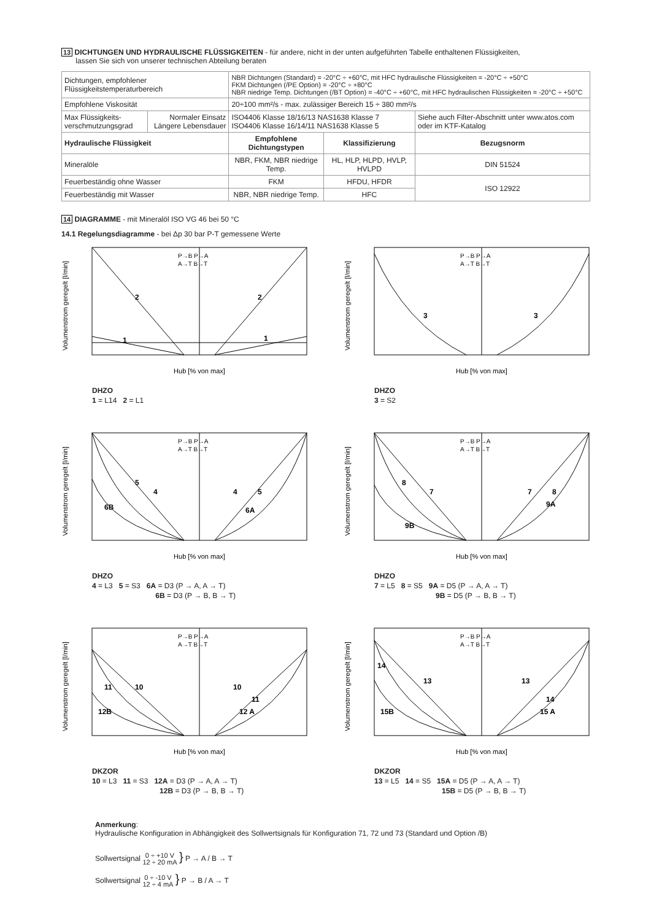13 DICHTUNGEN UND HYDRAULISCHE FLÜSSIGKEITEN - für andere, nicht in der unten aufgeführten Tabelle enthaltenen Flüssigkeiten,
lassen Sie sich von unserer technischen Abteilung beraten
| Dichtungen, empfohlener Flüssigkeitstemperaturbereich | | NBR Dichtungen (Standard) = -20°C ÷ +60°C, mit HFC hydraulische Flüssigkeiten = -20°C ÷ +50°C FKM Dichtungen (/PE Option) = -20°C ÷ +80°C NBR niedrige Temp. Dichtungen (/BT Option) = -40°C ÷ +60°C, mit HFC hydraulischen Flüssigkeiten = -20°C ÷ +50°C | | |
| Empfohlene Viskosität | | 20÷100 mm²/s - max. zulässiger Bereich 15 ÷ 380 mm²/s | | |
| Max Flüssigkeits- verschmutzungsgrad | Normaler Einsatz Längere Lebensdauer | ISO4406 Klasse 18/16/13 NAS1638 Klasse 7 ISO4406 Klasse 16/14/11 NAS1638 Klasse 5 | | Siehe auch Filter-Abschnitt unter www.atos.com oder im KTF-Katalog |
| Hydraulische Flüssigkeit | | Empfohlene Dichtungstypen | Klassifizierung | Bezugsnorm |
| Mineralöle | | NBR, FKM, NBR niedrige Temp. | HL, HLP, HLPD, HVLP, HVLPD | DIN 51524 |
| Feuerbeständig ohne Wasser | | FKM | HFDU, HFDR | ISO 12922 |
| Feuerbeständig mit Wasser | | NBR, NBR niedrige Temp. | HFC | |
14 DIAGRAMME - mit Mineralöl ISO VG 46 bei 50 °C
14.1 Regelungsdiagramme - bei Δp 30 bar P-T gemessene Werte
Volumenstrom geregelt [l/min]
Hub [% von max]
P→B P→A
A→T B→T
2
2
1
1
DHZO
1 = L14 2 = L1
Volumenstrom geregelt [l/min]
Hub [% von max]
P→B P→A
A→T B→T
3
3
DHZO
3 = S2
Volumenstrom geregelt [l/min]
Hub [% von max]
P→B P→A
A→T B→T
5
4
4
5
6B
6A
DHZO
4 = L3 5 = S3 6A = D3 (P → A, A → T)
6B = D3 (P → B, B → T)
Volumenstrom geregelt [l/min]
Hub [% von max]
P→B P→A
A→T B→T
8
7
7
8
9B
9A
DHZO
7 = L5 8 = S5 9A = D5 (P → A, A → T)
9B = D5 (P → B, B → T)
Volumenstrom geregelt [l/min]
Hub [% von max]
P→B P→A
A→T B→T
11
10
10
11
12B
12 A
DKZOR
10 = L3 11 = S3 12A = D3 (P → A, A → T)
12B = D3 (P → B, B → T)
Volumenstrom geregelt [l/min]
Hub [% von max]
P→B P→A
A→T B→T
14
13
13
14
15B
15 A
DKZOR
13 = L5 14 = S5 15A = D5 (P → A, A → T)
15B = D5 (P → B, B → T)
Anmerkung:
Hydraulische Konfiguration in Abhängigkeit des Sollwertsignals für Konfiguration 71, 72 und 73 (Standard und Option /B)
Sollwertsignal 0 ÷ +10 V
12 ÷ 20 mA } P → A / B → T
Sollwertsignal 0 ÷ -10 V
12 ÷ 4 mA } P → B / A → T